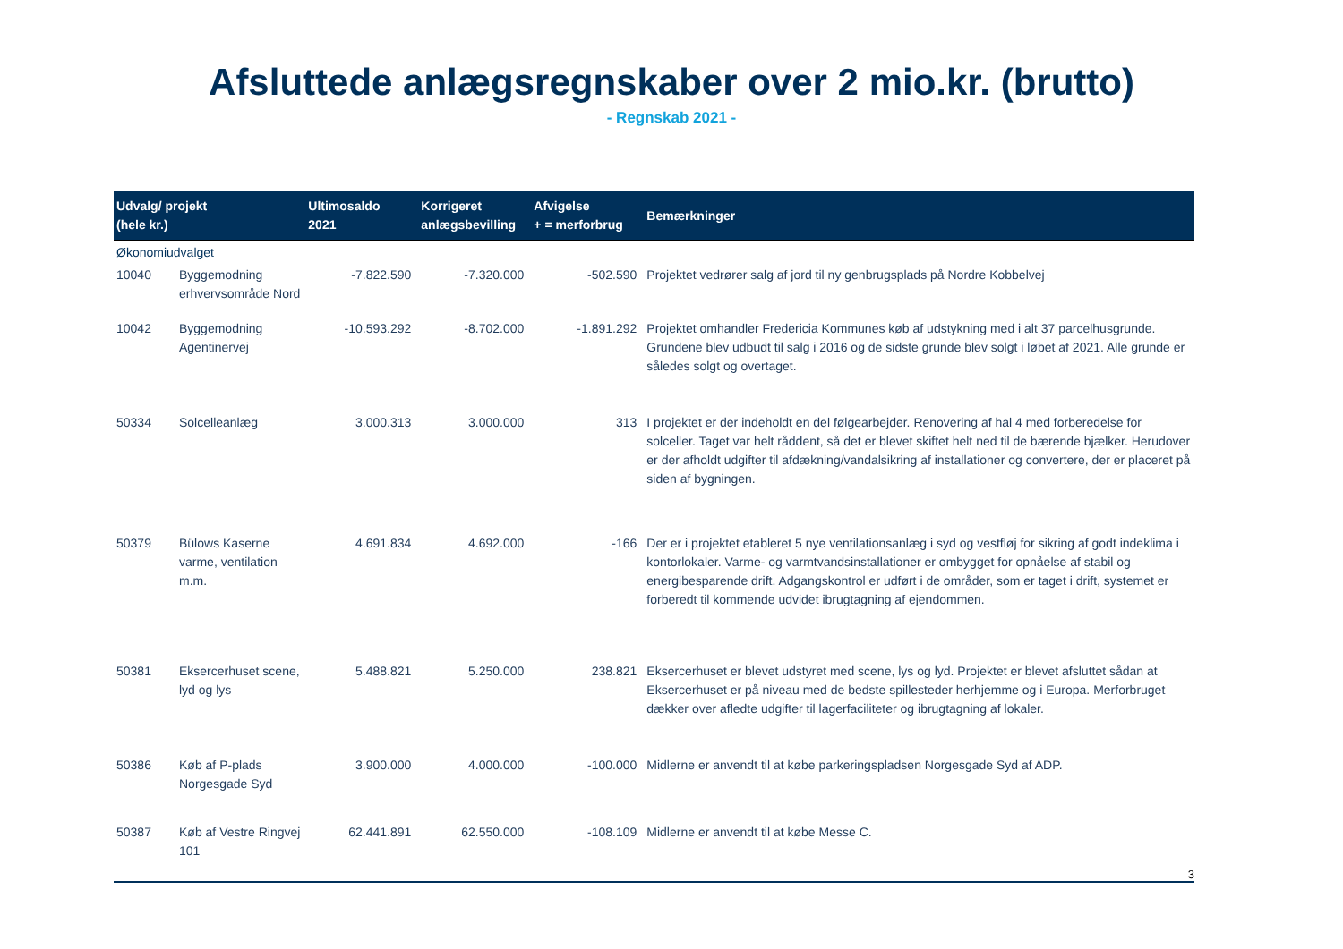Afsluttede anlægsregnskaber over 2 mio.kr. (brutto)
- Regnskab 2021 -
| Udvalg/ projekt (hele kr.) | | Ultimosaldo 2021 | Korrigeret anlægsbevilling | Afvigelse + = merforbrug | Bemærkninger |
| --- | --- | --- | --- | --- | --- |
| Økonomiudvalget | | | | | |
| 10040 | Byggemodning erhvervsområde Nord | -7.822.590 | -7.320.000 | -502.590 | Projektet vedrører salg af jord til ny genbrugsplads på Nordre Kobbelvej |
| 10042 | Byggemodning Agentinervej | -10.593.292 | -8.702.000 | -1.891.292 | Projektet omhandler Fredericia Kommunes køb af udstykning med i alt 37 parcelhusgrunde. Grundene blev udbudt til salg i 2016 og de sidste grunde blev solgt i løbet af 2021. Alle grunde er således solgt og overtaget. |
| 50334 | Solcelleanlæg | 3.000.313 | 3.000.000 | 313 | I projektet er der indeholdt en del følgearbejder. Renovering af hal 4 med forberedelse for solceller. Taget var helt råddent, så det er blevet skiftet helt ned til de bærende bjælker. Herudover er der afholdt udgifter til afdækning/vandalsikring af installationer og convertere, der er placeret på siden af bygningen. |
| 50379 | Bülows Kaserne varme, ventilation m.m. | 4.691.834 | 4.692.000 | -166 | Der er i projektet etableret 5 nye ventilationsanlæg i syd og vestfløj for sikring af godt indeklima i kontorlokaler. Varme- og varmtvandsinstallationer er ombygget for opnåelse af stabil og energibesparende drift. Adgangskontrol er udført i de områder, som er taget i drift, systemet er forberedt til kommende udvidet ibrugtagning af ejendommen. |
| 50381 | Eksercerhuset scene, lyd og lys | 5.488.821 | 5.250.000 | 238.821 | Eksercerhuset er blevet udstyret med scene, lys og lyd. Projektet er blevet afsluttet sådan at Eksercerhuset er på niveau med de bedste spillesteder herhjemme og i Europa. Merforbruget dækker over afledte udgifter til lagerfaciliteter og ibrugtagning af lokaler. |
| 50386 | Køb af P-plads Norgesgade Syd | 3.900.000 | 4.000.000 | -100.000 | Midlerne er anvendt til at købe parkeringspladsen Norgesgade Syd af ADP. |
| 50387 | Køb af Vestre Ringvej 101 | 62.441.891 | 62.550.000 | -108.109 | Midlerne er anvendt til at købe Messe C. |
3